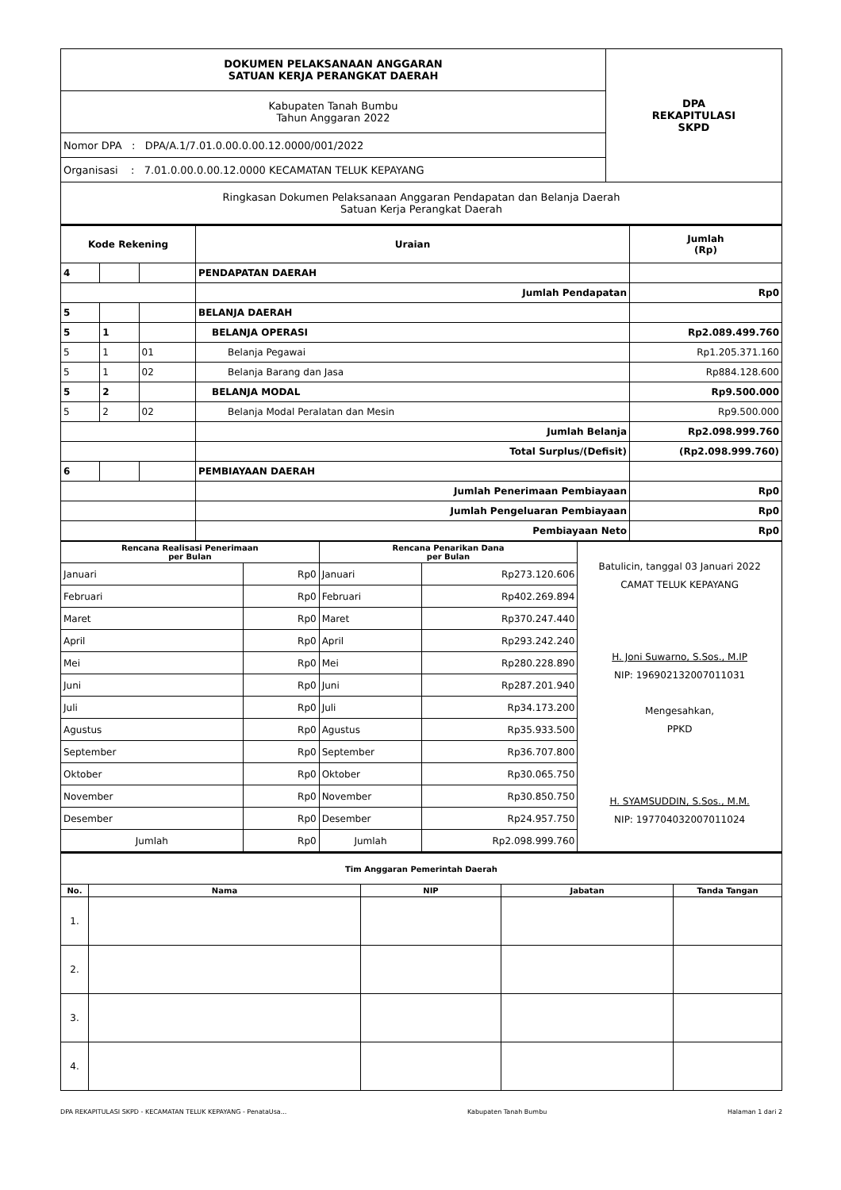| DOKUMEN PELAKSANAAN ANGGARAN SATUAN KERJA PERANGKAT DAERAH | DPA REKAPITULASI SKPD |
| Kabupaten Tanah Bumbu Tahun Anggaran 2022 | |
| Nomor DPA : DPA/A.1/7.01.0.00.0.00.12.0000/001/2022 | |
| Organisasi : 7.01.0.00.0.00.12.0000 KECAMATAN TELUK KEPAYANG | |
| Ringkasan Dokumen Pelaksanaan Anggaran Pendapatan dan Belanja Daerah Satuan Kerja Perangkat Daerah | |
| Kode Rekening | | | Uraian | Jumlah (Rp) |
| --- | --- | --- | --- | --- |
| 4 | | | PENDAPATAN DAERAH | |
| | | | Jumlah Pendapatan | Rp0 |
| 5 | | | BELANJA DAERAH | |
| 5 | 1 | | BELANJA OPERASI | Rp2.089.499.760 |
| 5 | 1 | 01 | Belanja Pegawai | Rp1.205.371.160 |
| 5 | 1 | 02 | Belanja Barang dan Jasa | Rp884.128.600 |
| 5 | 2 | | BELANJA MODAL | Rp9.500.000 |
| 5 | 2 | 02 | Belanja Modal Peralatan dan Mesin | Rp9.500.000 |
| | | | Jumlah Belanja | Rp2.098.999.760 |
| | | | Total Surplus/(Defisit) | (Rp2.098.999.760) |
| 6 | | | PEMBIAYAAN DAERAH | |
| | | | Jumlah Penerimaan Pembiayaan | Rp0 |
| | | | Jumlah Pengeluaran Pembiayaan | Rp0 |
| | | | Pembiayaan Neto | Rp0 |
| Rencana Realisasi Penerimaan per Bulan | | Rencana Penarikan Dana per Bulan | | Batulicin, tanggal 03 Januari 2022 CAMAT TELUK KEPAYANG H. Joni Suwarno, S.Sos., M.IP NIP: 196902132007011031 Mengesahkan, PPKD H. SYAMSUDDIN, S.Sos., M.M. NIP: 197704032007011024 |
| Januari | Rp0 | Januari | Rp273.120.606 | |
| Februari | Rp0 | Februari | Rp402.269.894 | |
| Maret | Rp0 | Maret | Rp370.247.440 | |
| April | Rp0 | April | Rp293.242.240 | |
| Mei | Rp0 | Mei | Rp280.228.890 | |
| Juni | Rp0 | Juni | Rp287.201.940 | |
| Juli | Rp0 | Juli | Rp34.173.200 | |
| Agustus | Rp0 | Agustus | Rp35.933.500 | |
| September | Rp0 | September | Rp36.707.800 | |
| Oktober | Rp0 | Oktober | Rp30.065.750 | |
| November | Rp0 | November | Rp30.850.750 | |
| Desember | Rp0 | Desember | Rp24.957.750 | |
| Jumlah | Rp0 | Jumlah | Rp2.098.999.760 | |
| Tim Anggaran Pemerintah Daerah | | | | |
| --- | --- | --- | --- | --- |
| No. | Nama | NIP | Jabatan | Tanda Tangan |
| 1. | | | | |
| 2. | | | | |
| 3. | | | | |
| 4. | | | | |
DPA REKAPITULASI SKPD - KECAMATAN TELUK KEPAYANG - PenataUsa... Kabupaten Tanah Bumbu Halaman 1 dari 2